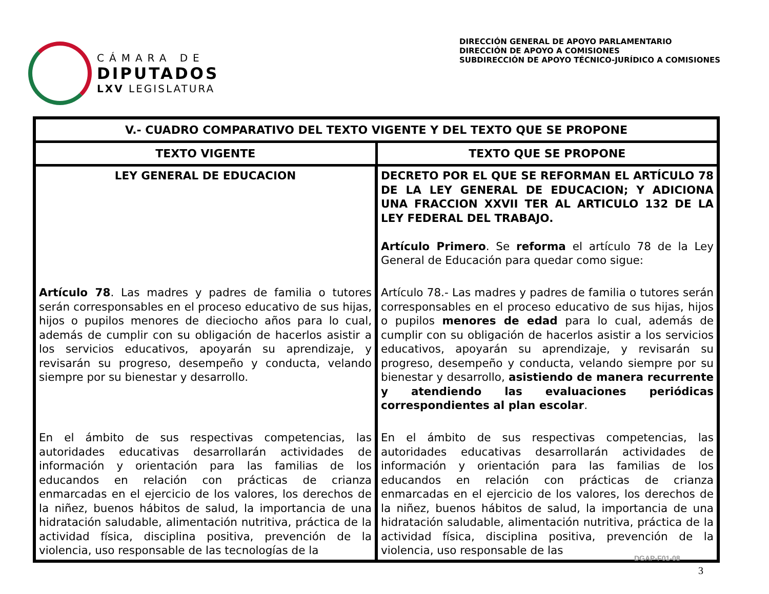CÁMARA DE
DIPUTADOS
LXV LEGISLATURA
DIRECCIÓN GENERAL DE APOYO PARLAMENTARIO
DIRECCIÓN DE APOYO A COMISIONES
SUBDIRECCIÓN DE APOYO TÉCNICO-JURÍDICO A COMISIONES
| V.- CUADRO COMPARATIVO DEL TEXTO VIGENTE Y DEL TEXTO QUE SE PROPONE | |
| --- | --- |
| TEXTO VIGENTE | TEXTO QUE SE PROPONE |
| LEY GENERAL DE EDUCACION | DECRETO POR EL QUE SE REFORMAN EL ARTÍCULO 78 DE LA LEY GENERAL DE EDUCACION; Y ADICIONA UNA FRACCION XXVII TER AL ARTICULO 132 DE LA LEY FEDERAL DEL TRABAJO. Artículo Primero . Se reforma el artículo 78 de la Ley General de Educación para quedar como sigue: |
| Artículo 78 . Las madres y padres de familia o tutores serán corresponsables en el proceso educativo de sus hijas, hijos o pupilos menores de dieciocho años para lo cual, además de cumplir con su obligación de hacerlos asistir a los servicios educativos, apoyarán su aprendizaje, y revisarán su progreso, desempeño y conducta, velando siempre por su bienestar y desarrollo. | Artículo 78.- Las madres y padres de familia o tutores serán corresponsables en el proceso educativo de sus hijas, hijos o pupilos menores de edad para lo cual, además de cumplir con su obligación de hacerlos asistir a los servicios educativos, apoyarán su aprendizaje, y revisarán su progreso, desempeño y conducta, velando siempre por su bienestar y desarrollo, asistiendo de manera recurrente y atendiendo las evaluaciones periódicas correspondientes al plan escolar . |
| En el ámbito de sus respectivas competencias, las autoridades educativas desarrollarán actividades de información y orientación para las familias de los educandos en relación con prácticas de crianza enmarcadas en el ejercicio de los valores, los derechos de la niñez, buenos hábitos de salud, la importancia de una hidratación saludable, alimentación nutritiva, práctica de la actividad física, disciplina positiva, prevención de la violencia, uso responsable de las tecnologías de la | En el ámbito de sus respectivas competencias, las autoridades educativas desarrollarán actividades de información y orientación para las familias de los educandos en relación con prácticas de crianza enmarcadas en el ejercicio de los valores, los derechos de la niñez, buenos hábitos de salud, la importancia de una hidratación saludable, alimentación nutritiva, práctica de la actividad física, disciplina positiva, prevención de la violencia, uso responsable de las |
DGAP-F01-08
3